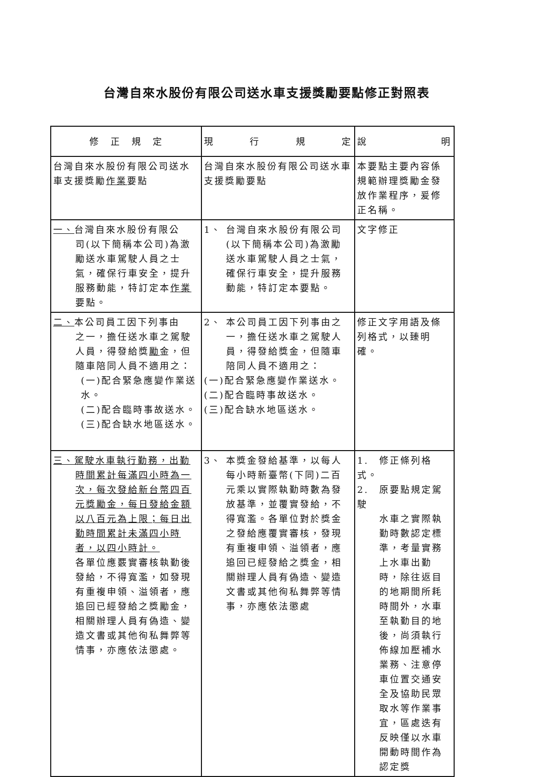台灣自來水股份有限公司送水車支援獎勵要點修正對照表
| 修 正 規 定 | 現 行 規 定 | 說 明 |
| --- | --- | --- |
| 台灣自來水股份有限公司送水車支援獎勵 作業 要點 | 台灣自來水股份有限公司送水車支援獎勵要點 | 本要點主要內容係規範辦理獎勵金發放作業程序，爰修正名稱。 |
| 一、 台灣自來水股份有限公 司(以下簡稱本公司)為激勵送水車駕駛人員之士氣，確保行車安全，提升服務動能，特訂定本 作業 要點。 | 1、 台灣自來水股份有限公司 (以下簡稱本公司)為激勵送水車駕駛人員之士氣，確保行車安全，提升服務動能，特訂定本要點。 | 文字修正 |
| 二、 本公司員工因下列事由 之一，擔任送水車之駕駛人員，得發給獎 勵 金，但隨車陪同人員不適用之： (一)配合緊急應變作業送水。 (二)配合臨時事故送水。 (三)配合缺水地區送水。 | 2、 本公司員工因下列事由之 一，擔任送水車之駕駛人員，得發給獎金，但隨車陪同人員不適用之： (一)配合緊急應變作業送水。 (二)配合臨時事故送水。 (三)配合缺水地區送水。 | 修正文字用語及條列格式，以臻明確。 |
| 三、駕駛水車執行勤務，出勤 時間累計每滿四小時為一次，每次發給新台幣四百元獎勵金，每日發給金額以八百元為上限；每日出勤時間累計未滿四小時者，以四小時計。 各單位應覈實審核執勤後發給，不得寬濫，如發現有重複申領、溢領者，應追回已經發給之獎勵金，相關辦理人員有偽造、變造文書或其他徇私舞弊等情事，亦應依法懲處。 | 3、 本獎金發給基準，以每人 每小時新臺幣(下同)二百元乘以實際執勤時數為發放基準，並覆實發給，不得寬濫。各單位對於獎金之發給應覆實審核，發現有重複申領、溢領者，應追回已經發給之獎金，相關辦理人員有偽造、變造文書或其他徇私舞弊等情事，亦應依法懲處 | 1. 修正條列格式。 2. 原要點規定駕駛 水車之實際執勤時數認定標準，考量實務上水車出勤時，除往返目的地期間所耗時間外，水車至執勤目的地後，尚須執行佈線加壓補水業務、注意停車位置交通安全及協助民眾取水等作業事宜，區處迭有反映僅以水車開動時間作為認定獎 |